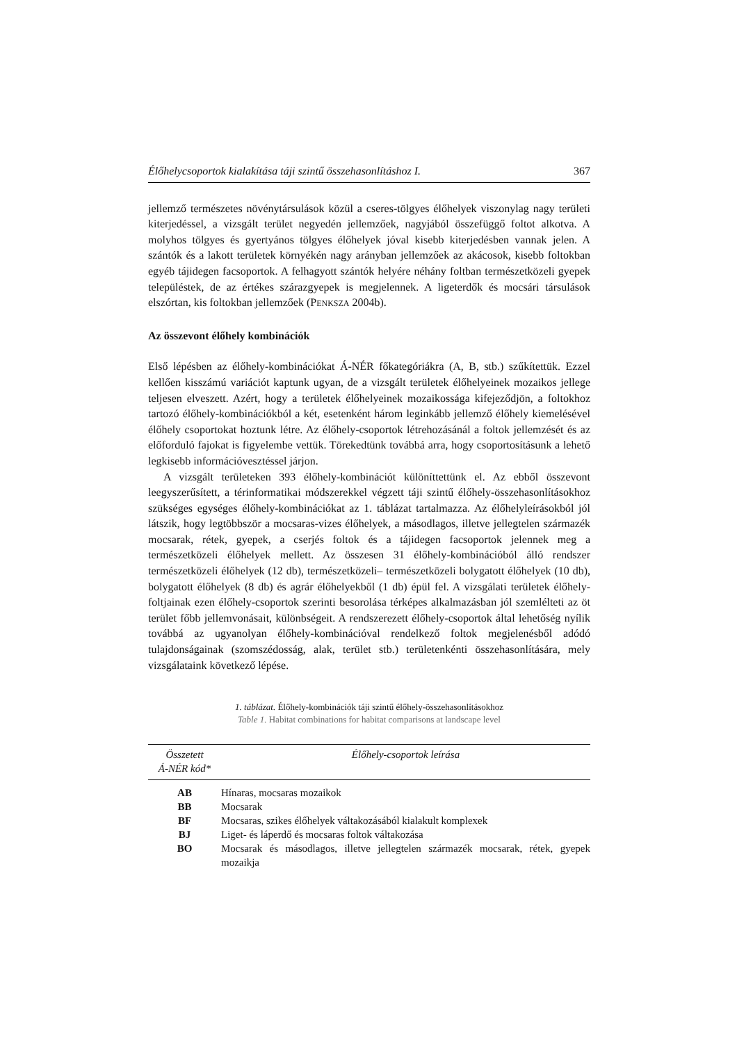Élőhelycsoportok kialakítása táji szintű összehasonlításhoz I. 367
jellemző természetes növénytársulások közül a cseres-tölgyes élőhelyek viszonylag nagy területi kiterjedéssel, a vizsgált terület negyedén jellemzőek, nagyjából összefüggő foltot alkotva. A molyhos tölgyes és gyertyános tölgyes élőhelyek jóval kisebb kiterjedésben vannak jelen. A szántók és a lakott területek környékén nagy arányban jellemzőek az akácosok, kisebb foltokban egyéb tájidegen facsoportok. A felhagyott szántók helyére néhány foltban természetközeli gyepek településtek, de az értékes szárazgyepek is megjelennek. A ligeterdők és mocsári társulások elszórtan, kis foltokban jellemzőek (PENKSZA 2004b).
Az összevont élőhely kombinációk
Első lépésben az élőhely-kombinációkat Á-NÉR főkategóriákra (A, B, stb.) szűkítettük. Ezzel kellően kisszámú variációt kaptunk ugyan, de a vizsgált területek élőhelyeinek mozaikos jellege teljesen elveszett. Azért, hogy a területek élőhelyeinek mozaikossága kifejeződjön, a foltokhoz tartozó élőhely-kombinációkból a két, esetenként három leginkább jellemző élőhely kiemelésével élőhely csoportokat hoztunk létre. Az élőhely-csoportok létrehozásánál a foltok jellemzését és az előforduló fajokat is figyelembe vettük. Törekedtünk továbbá arra, hogy csoportosításunk a lehető legkisebb információveszté­ssel járjon.
A vizsgált területeken 393 élőhely-kombinációt különíttettünk el. Az ebből összevont leegyszerűsített, a térinformatikai módszerekkel végzett táji szintű élőhely-összehasonlításokhoz szükséges egységes élőhely-kombinációkat az 1. táblázat tartalmazza. Az élőhelyleírásokból jól látszik, hogy legtöbbször a mocsaras-vizes élőhelyek, a másodlagos, illetve jellegtelen származék mocsarak, rétek, gyepek, a cserjés foltok és a tájidegen facsoportok jelennek meg a természetközeli élőhelyek mellett. Az összesen 31 élőhely-kombinációból álló rendszer természetközeli élőhelyek (12 db), természetközeli– természetközeli bolygatott élőhelyek (10 db), bolygatott élőhelyek (8 db) és agrár élőhelyekből (1 db) épül fel. A vizsgálati területek élőhely-foltjainak ezen élőhely-csoportok szerinti besorolása térképes alkalmazásban jól szemlélteti az öt terület főbb jellemvonásait, különbségeit. A rendszerezett élőhely-csoportok által lehetőség nyílik továbbá az ugyanolyan élőhely-kombinációval rendelkező foltok megjelenésből adódó tulajdonságainak (szomszédosság, alak, terület stb.) területenkénti összehasonlítására, mely vizsgálataink következő lépése.
1. táblázat. Élőhely-kombinációk táji szintű élőhely-összehasonlításokhoz
Table 1. Habitat combinations for habitat comparisons at landscape level
| Összetett Á-NÉR kód* | Élőhely-csoportok leírása |
| --- | --- |
| AB | Hínaras, mocsaras mozaikok |
| BB | Mocsarak |
| BF | Mocsaras, szikes élőhelyek váltakozásából kialakult komplexek |
| BJ | Liget- és láperdő és mocsaras foltok váltakozása |
| BO | Mocsarak és másodlagos, illetve jellegtelen származék mocsarak, rétek, gyepek mozaikja |